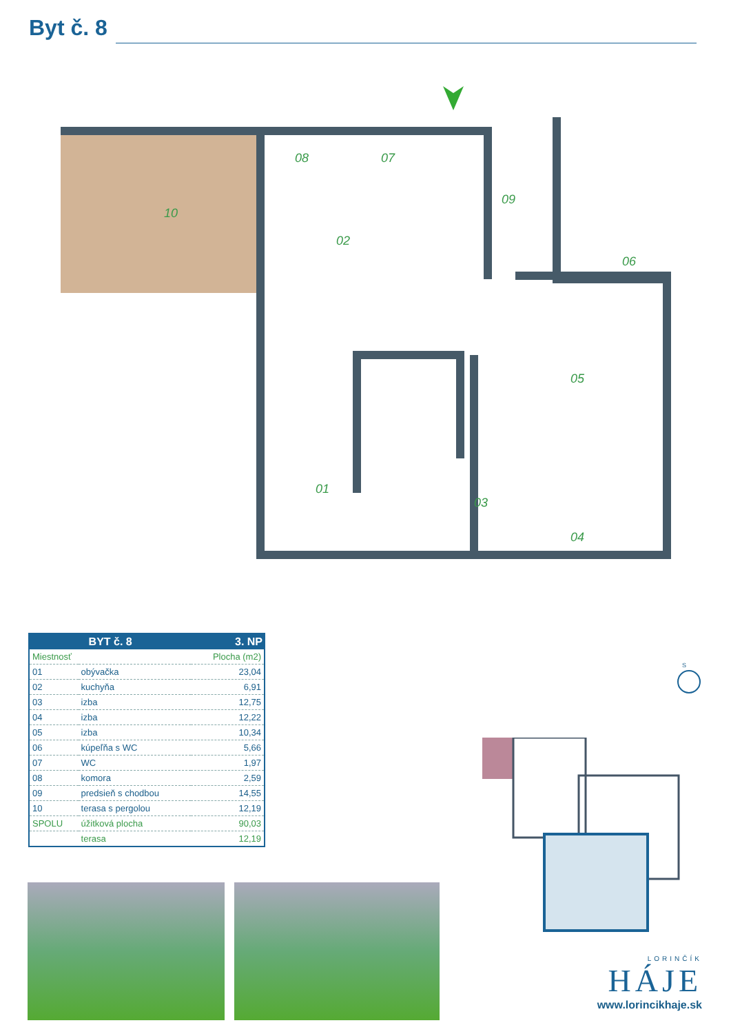Byt č. 8
10
08
07
09
02
06
05
01
03
04
| BYT č. 8 | | 3. NP |
| --- | --- | --- |
| Miestnosť | | Plocha (m2) |
| 01 | obývačka | 23,04 |
| 02 | kuchyňa | 6,91 |
| 03 | izba | 12,75 |
| 04 | izba | 12,22 |
| 05 | izba | 10,34 |
| 06 | kúpeľňa s WC | 5,66 |
| 07 | WC | 1,97 |
| 08 | komora | 2,59 |
| 09 | predsieň s chodbou | 14,55 |
| 10 | terasa s pergolou | 12,19 |
| SPOLU | úžitková plocha | 90,03 |
| | terasa | 12,19 |
S
LORINČÍK
HÁJE
www.lorincikhaje.sk